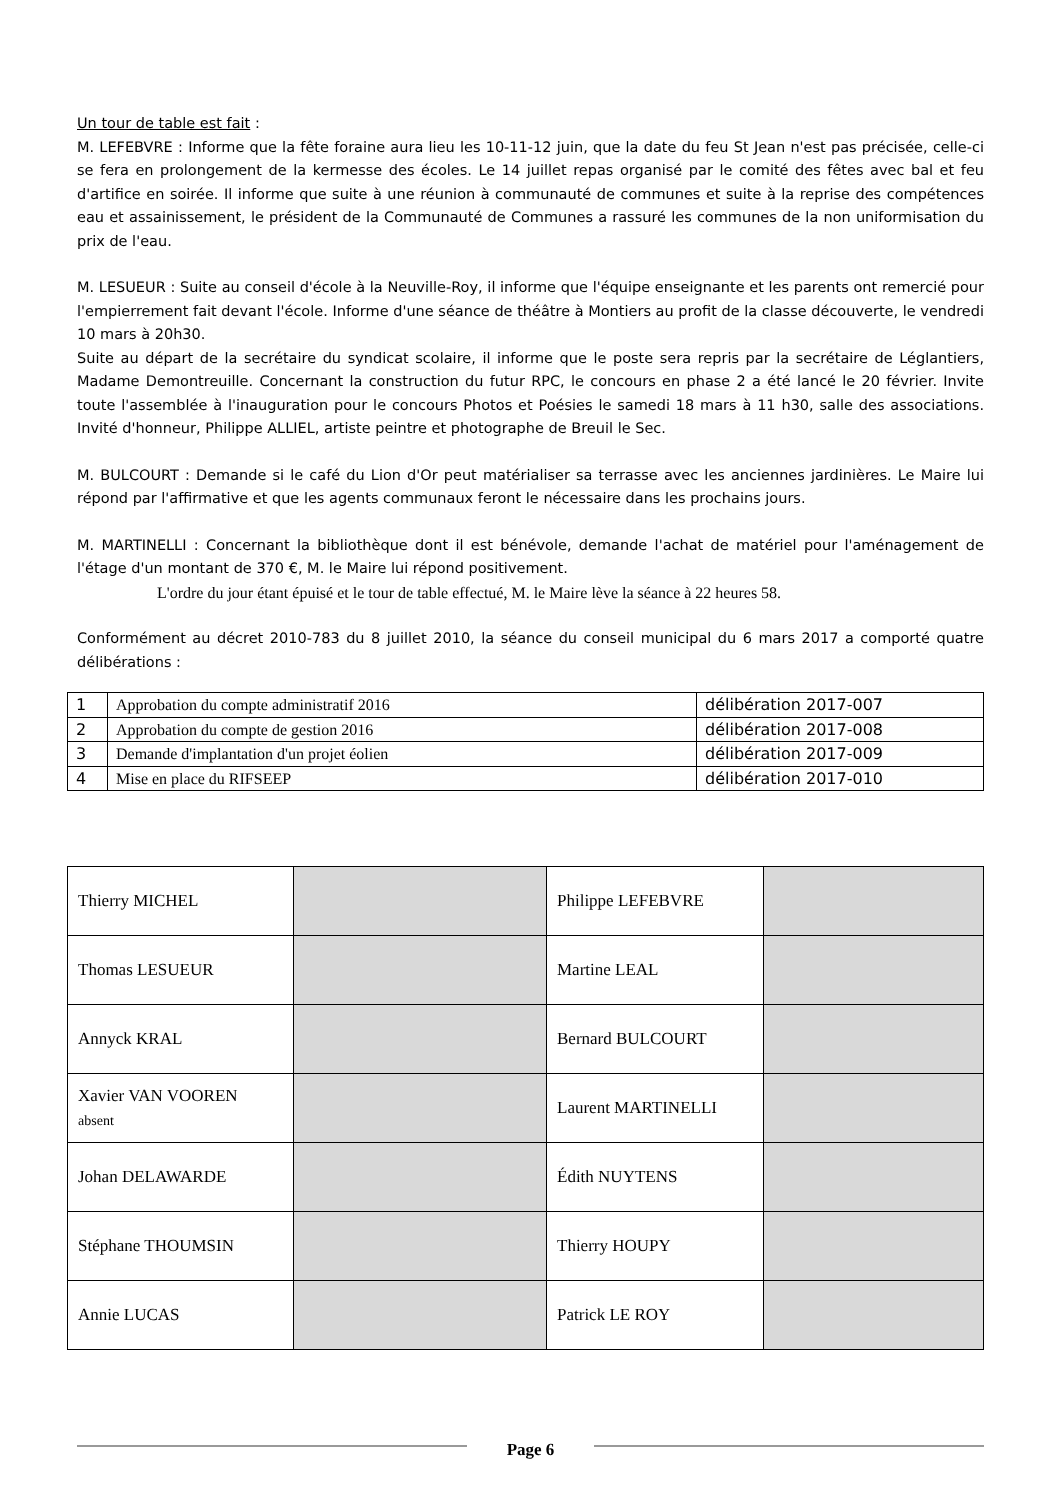Un tour de table est fait :
M. LEFEBVRE : Informe que la fête foraine aura lieu les 10-11-12 juin, que la date du feu St Jean n'est pas précisée, celle-ci se fera en prolongement de la kermesse des écoles. Le 14 juillet repas organisé par le comité des fêtes avec bal et feu d'artifice en soirée. Il informe que suite à une réunion à communauté de communes et suite à la reprise des compétences eau et assainissement, le président de la Communauté de Communes a rassuré les communes de la non uniformisation du prix de l'eau.
M. LESUEUR : Suite au conseil d'école à la Neuville-Roy, il informe que l'équipe enseignante et les parents ont remercié pour l'empierrement fait devant l'école. Informe d'une séance de théâtre à Montiers au profit de la classe découverte, le vendredi 10 mars à 20h30.
Suite au départ de la secrétaire du syndicat scolaire, il informe que le poste sera repris par la secrétaire de Léglantiers, Madame Demontreuille. Concernant la construction du futur RPC, le concours en phase 2 a été lancé le 20 février. Invite toute l'assemblée à l'inauguration pour le concours Photos et Poésies le samedi 18 mars à 11 h30, salle des associations. Invité d'honneur, Philippe ALLIEL, artiste peintre et photographe de Breuil le Sec.
M. BULCOURT : Demande si le café du Lion d'Or peut matérialiser sa terrasse avec les anciennes jardinières. Le Maire lui répond par l'affirmative et que les agents communaux feront le nécessaire dans les prochains jours.
M. MARTINELLI : Concernant la bibliothèque dont il est bénévole, demande l'achat de matériel pour l'aménagement de l'étage d'un montant de 370 €, M. le Maire lui répond positivement.
L'ordre du jour étant épuisé et le tour de table effectué, M. le Maire lève la séance à 22 heures 58.
Conformément au décret 2010-783 du 8 juillet 2010, la séance du conseil municipal du 6 mars 2017 a comporté quatre délibérations :
| 1 | Approbation du compte administratif 2016 | délibération 2017-007 |
| 2 | Approbation du compte de gestion 2016 | délibération 2017-008 |
| 3 | Demande d'implantation d'un projet éolien | délibération 2017-009 |
| 4 | Mise en place du RIFSEEP | délibération 2017-010 |
| Thierry MICHEL | | Philippe LEFEBVRE | |
| Thomas LESUEUR | | Martine LEAL | |
| Annyck KRAL | | Bernard BULCOURT | |
| Xavier VAN VOOREN absent | | Laurent MARTINELLI | |
| Johan DELAWARDE | | Édith NUYTENS | |
| Stéphane THOUMSIN | | Thierry HOUPY | |
| Annie LUCAS | | Patrick LE ROY | |
Page 6